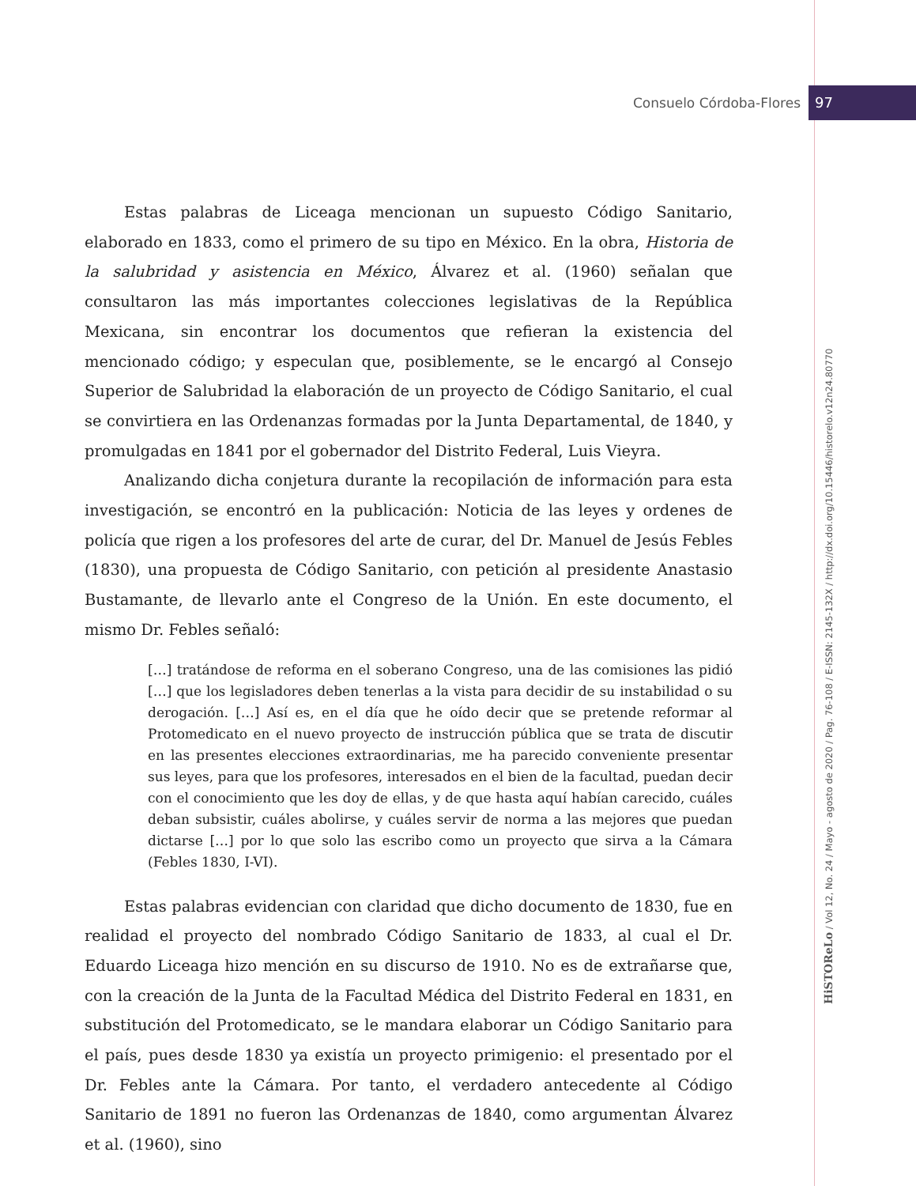Consuelo Córdoba-Flores 97
HiSTOReLo / Vol 12, No. 24 / Mayo - agosto de 2020 / Pag. 76-108 / E-ISSN: 2145-132X / http://dx.doi.org/10.15446/historelo.v12n24.80770
Estas palabras de Liceaga mencionan un supuesto Código Sanitario, elaborado en 1833, como el primero de su tipo en México. En la obra, Historia de la salubridad y asistencia en México, Álvarez et al. (1960) señalan que consultaron las más importantes colecciones legislativas de la República Mexicana, sin encontrar los documentos que refieran la existencia del mencionado código; y especulan que, posiblemente, se le encargó al Consejo Superior de Salubridad la elaboración de un proyecto de Código Sanitario, el cual se convirtiera en las Ordenanzas formadas por la Junta Departamental, de 1840, y promulgadas en 1841 por el gobernador del Distrito Federal, Luis Vieyra.
Analizando dicha conjetura durante la recopilación de información para esta investigación, se encontró en la publicación: Noticia de las leyes y ordenes de policía que rigen a los profesores del arte de curar, del Dr. Manuel de Jesús Febles (1830), una propuesta de Código Sanitario, con petición al presidente Anastasio Bustamante, de llevarlo ante el Congreso de la Unión. En este documento, el mismo Dr. Febles señaló:
[…] tratándose de reforma en el soberano Congreso, una de las comisiones las pidió […] que los legisladores deben tenerlas a la vista para decidir de su instabilidad o su derogación. […] Así es, en el día que he oído decir que se pretende reformar al Protomedicato en el nuevo proyecto de instrucción pública que se trata de discutir en las presentes elecciones extraordinarias, me ha parecido conveniente presentar sus leyes, para que los profesores, interesados en el bien de la facultad, puedan decir con el conocimiento que les doy de ellas, y de que hasta aquí habían carecido, cuáles deban subsistir, cuáles abolirse, y cuáles servir de norma a las mejores que puedan dictarse […] por lo que solo las escribo como un proyecto que sirva a la Cámara (Febles 1830, I-VI).
Estas palabras evidencian con claridad que dicho documento de 1830, fue en realidad el proyecto del nombrado Código Sanitario de 1833, al cual el Dr. Eduardo Liceaga hizo mención en su discurso de 1910. No es de extrañarse que, con la creación de la Junta de la Facultad Médica del Distrito Federal en 1831, en substitución del Protomedicato, se le mandara elaborar un Código Sanitario para el país, pues desde 1830 ya existía un proyecto primigenio: el presentado por el Dr. Febles ante la Cámara. Por tanto, el verdadero antecedente al Código Sanitario de 1891 no fueron las Ordenanzas de 1840, como argumentan Álvarez et al. (1960), sino